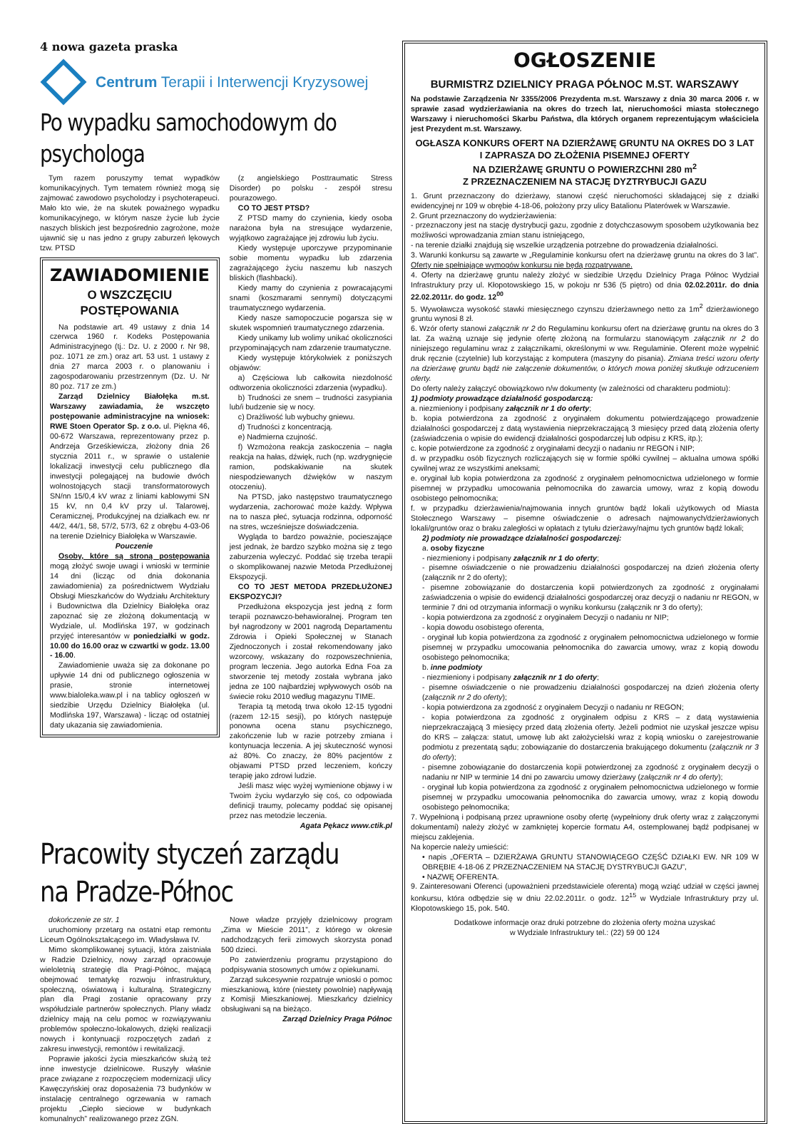4 nowa gazeta praska
Centrum Terapii i Interwencji Kryzysowej
Po wypadku samochodowym do psychologa
Tym razem poruszymy temat wypadków komunikacyjnych. Tym tematem również mogą się zajmować zawodowo psycholodzy i psychoterapeuci. Mało kto wie, że na skutek poważnego wypadku komunikacyjnego, w którym nasze życie lub życie naszych bliskich jest bezpośrednio zagrożone, może ujawnić się u nas jedno z grupy zaburzeń lękowych tzw. PTSD
ZAWIADOMIENIE
O WSZCZĘCIU POSTĘPOWANIA
Na podstawie art. 49 ustawy z dnia 14 czerwca 1960 r. Kodeks Postępowania Administracyjnego (tj.: Dz. U. z 2000 r. Nr 98, poz. 1071 ze zm.) oraz art. 53 ust. 1 ustawy z dnia 27 marca 2003 r. o planowaniu i zagospodarowaniu przestrzennym (Dz. U. Nr 80 poz. 717 ze zm.)
Zarząd Dzielnicy Białołęka m.st. Warszawy zawiadamia, że wszczęto postępowanie administracyjne na wniosek: RWE Stoen Operator Sp. z o.o. ul. Piękna 46, 00-672 Warszawa, reprezentowany przez p. Andrzeja Grześkiewicza, złożony dnia 26 stycznia 2011 r., w sprawie o ustalenie lokalizacji inwestycji celu publicznego dla inwestycji polegającej na budowie dwóch wolnostojących stacji transformatorowych SN/nn 15/0,4 kV wraz z liniami kablowymi SN 15 kV, nn 0,4 kV przy ul. Talarowej, Ceramicznej, Produkcyjnej na działkach ew. nr 44/2, 44/1, 58, 57/2, 57/3, 62 z obrębu 4-03-06 na terenie Dzielnicy Białołęka w Warszawie.
Pouczenie
Osoby, które są stroną postępowania mogą złożyć swoje uwagi i wnioski w terminie 14 dni (licząc od dnia dokonania zawiadomienia) za pośrednictwem Wydziału Obsługi Mieszkańców do Wydziału Architektury i Budownictwa dla Dzielnicy Białołęka oraz zapoznać się ze złożoną dokumentacją w Wydziale, ul. Modlińska 197, w godzinach przyjęć interesantów w poniedziałki w godz. 10.00 do 16.00 oraz w czwartki w godz. 13.00 - 16.00.
Zawiadomienie uważa się za dokonane po upływie 14 dni od publicznego ogłoszenia w prasie, stronie internetowej www.bialoleka.waw.pl i na tablicy ogłoszeń w siedzibie Urzędu Dzielnicy Białołęka (ul. Modlińska 197, Warszawa) - licząc od ostatniej daty ukazania się zawiadomienia.
(z angielskiego Posttraumatic Stress Disorder) po polsku - zespół stresu pourazowego.
CO TO JEST PTSD?
Z PTSD mamy do czynienia, kiedy osoba narażona była na stresujące wydarzenie, wyjątkowo zagrażające jej zdrowiu lub życiu.
Kiedy występuje uporczywe przypominanie sobie momentu wypadku lub zdarzenia zagrażającego życiu naszemu lub naszych bliskich (flashbacki).
Kiedy mamy do czynienia z powracającymi snami (koszmarami sennymi) dotyczącymi traumatycznego wydarzenia.
Kiedy nasze samopoczucie pogarsza się w skutek wspomnień traumatycznego zdarzenia.
Kiedy unikamy lub wolimy unikać okoliczności przypominających nam zdarzenie traumatyczne.
Kiedy występuje którykolwiek z poniższych objawów:
a) Częściowa lub całkowita niezdolność odtworzenia okoliczności zdarzenia (wypadku).
b) Trudności ze snem – trudności zasypiania lub/i budzenie się w nocy.
c) Drażliwość lub wybuchy gniewu.
d) Trudności z koncentracją.
e) Nadmierna czujność.
f) Wzmożona reakcja zaskoczenia – nagła reakcja na hałas, dźwięk, ruch (np. wzdrygnięcie ramion, podskakiwanie na skutek niespodziewanych dźwięków w naszym otoczeniu).
Na PTSD, jako następstwo traumatycznego wydarzenia, zachorować może każdy. Wpływa na to nasza płeć, sytuacja rodzinna, odporność na stres, wcześniejsze doświadczenia.
Wygląda to bardzo poważnie, pocieszające jest jednak, że bardzo szybko można się z tego zaburzenia wyleczyć. Poddać się trzeba terapii o skomplikowanej nazwie Metoda Przedłużonej Ekspozycji.
CO TO JEST METODA PRZEDŁUŻONEJ EKSPOZYCJI?
Przedłużona ekspozycja jest jedną z form terapii poznawczo-behawioralnej. Program ten był nagrodzony w 2001 nagrodą Departamentu Zdrowia i Opieki Społecznej w Stanach Zjednoczonych i został rekomendowany jako wzorcowy, wskazany do rozpowszechnienia, program leczenia. Jego autorka Edna Foa za stworzenie tej metody została wybrana jako jedna ze 100 najbardziej wpływowych osób na świecie roku 2010 według magazynu TIME.
Terapia tą metodą trwa około 12-15 tygodni (razem 12-15 sesji), po których następuje ponowna ocena stanu psychicznego, zakończenie lub w razie potrzeby zmiana i kontynuacja leczenia. A jej skuteczność wynosi aż 80%. Co znaczy, że 80% pacjentów z objawami PTSD przed leczeniem, kończy terapię jako zdrowi ludzie.
Jeśli masz więc wyżej wymienione objawy i w Twoim życiu wydarzyło się coś, co odpowiada definicji traumy, polecamy poddać się opisanej przez nas metodzie leczenia.
Agata Pękacz www.ctik.pl
Pracowity styczeń zarządu na Pradze-Północ
dokończenie ze str. 1
uruchomiony przetarg na ostatni etap remontu Liceum Ogólnokształcącego im. Władysława IV.
Mimo skomplikowanej sytuacji, która zaistniała w Radzie Dzielnicy, nowy zarząd opracowuje wieloletnią strategię dla Pragi-Północ, mającą obejmować tematykę rozwoju infrastruktury, społeczną, oświatową i kulturalną. Strategiczny plan dla Pragi zostanie opracowany przy współudziale partnerów społecznych. Plany władz dzielnicy mają na celu pomoc w rozwiązywaniu problemów społeczno-lokalowych, dzięki realizacji nowych i kontynuacji rozpoczętych zadań z zakresu inwestycji, remontów i rewitalizacji.
Poprawie jakości życia mieszkańców służą też inne inwestycje dzielnicowe. Ruszyły właśnie prace związane z rozpoczęciem modernizacji ulicy Kawęczyńskiej oraz doposażenia 73 budynków w instalację centralnego ogrzewania w ramach projektu „Ciepło sieciowe w budynkach komunalnych” realizowanego przez ZGN.
Nowe władze przyjęły dzielnicowy program „Zima w Mieście 2011”, z którego w okresie nadchodzących ferii zimowych skorzysta ponad 500 dzieci.
Po zatwierdzeniu programu przystąpiono do podpisywania stosownych umów z opiekunami.
Zarząd sukcesywnie rozpatruje wnioski o pomoc mieszkaniową, które (niestety powolnie) napływają z Komisji Mieszkaniowej. Mieszkańcy dzielnicy obsługiwani są na bieżąco.
Zarząd Dzielnicy Praga Północ
OGŁOSZENIE
BURMISTRZ DZIELNICY PRAGA PÓŁNOC M.ST. WARSZAWY
Na podstawie Zarządzenia Nr 3355/2006 Prezydenta m.st. Warszawy z dnia 30 marca 2006 r. w sprawie zasad wydzierżawiania na okres do trzech lat, nieruchomości miasta stołecznego Warszawy i nieruchomości Skarbu Państwa, dla których organem reprezentującym właściciela jest Prezydent m.st. Warszawy.
OGŁASZA KONKURS OFERT NA DZIERŻAWĘ GRUNTU NA OKRES DO 3 LAT
I ZAPRASZA DO ZŁOŻENIA PISEMNEJ OFERTY
NA DZIERŻAWĘ GRUNTU O POWIERZCHNI 280 m<sup>2</sup>
Z PRZEZNACZENIEM NA STACJĘ DYZTRYBUCJI GAZU
1. Grunt przeznaczony do dzierżawy, stanowi część nieruchomości składającej się z działki ewidencyjnej nr 109 w obrębie 4-18-06, położony przy ulicy Batalionu Platerówek w Warszawie.
2. Grunt przeznaczony do wydzierżawienia:
- przeznaczony jest na stację dystrybucji gazu, zgodnie z dotychczasowym sposobem użytkowania bez możliwości wprowadzania zmian stanu istniejącego,
- na terenie działki znajdują się wszelkie urządzenia potrzebne do prowadzenia działalności.
3. Warunki konkursu są zawarte w „Regulaminie konkursu ofert na dzierżawę gruntu na okres do 3 lat”. Oferty nie spełniające wymogów konkursu nie będą rozpatrywane.
4. Oferty na dzierżawę gruntu należy złożyć w siedzibie Urzędu Dzielnicy Praga Północ Wydział Infrastruktury przy ul. Kłopotowskiego 15, w pokoju nr 536 (5 piętro) od dnia 02.02.2011r. do dnia 22.02.2011r. do godz. 12<sup>00</sup>
5. Wywoławcza wysokość stawki miesięcznego czynszu dzierżawnego netto za 1m<sup>2</sup> dzierżawionego gruntu wynosi 8 zł.
6. Wzór oferty stanowi załącznik nr 2 do Regulaminu konkursu ofert na dzierżawę gruntu na okres do 3 lat. Za ważną uznaje się jedynie ofertę złożoną na formularzu stanowiącym załącznik nr 2 do niniejszego regulaminu wraz z załącznikami, określonymi w ww. Regulaminie. Oferent może wypełnić druk ręcznie (czytelnie) lub korzystając z komputera (maszyny do pisania). Zmiana treści wzoru oferty na dzierżawę gruntu bądź nie załączenie dokumentów, o których mowa poniżej skutkuje odrzuceniem oferty.
Do oferty należy załączyć obowiązkowo n/w dokumenty (w zależności od charakteru podmiotu):
1) podmioty prowadzące działalność gospodarczą:
a. niezmieniony i podpisany załącznik nr 1 do oferty;
b. kopia potwierdzona za zgodność z oryginałem dokumentu potwierdzającego prowadzenie działalności gospodarczej z datą wystawienia nieprzekraczającą 3 miesięcy przed datą złożenia oferty (zaświadczenia o wpisie do ewidencji działalności gospodarczej lub odpisu z KRS, itp.);
c. kopie potwierdzone za zgodność z oryginałami decyzji o nadaniu nr REGON i NIP;
d. w przypadku osób fizycznych rozliczających się w formie spółki cywilnej – aktualna umowa spółki cywilnej wraz ze wszystkimi aneksami;
e. oryginał lub kopia potwierdzona za zgodność z oryginałem pełnomocnictwa udzielonego w formie pisemnej w przypadku umocowania pełnomocnika do zawarcia umowy, wraz z kopią dowodu osobistego pełnomocnika;
f. w przypadku dzierżawienia/najmowania innych gruntów bądź lokali użytkowych od Miasta Stołecznego Warszawy – pisemne oświadczenie o adresach najmowanych/dzierżawionych lokali/gruntów oraz o braku zaległości w opłatach z tytułu dzierżawy/najmu tych gruntów bądź lokali;
2) podmioty nie prowadzące działalności gospodarczej:
a. osoby fizyczne
- niezmieniony i podpisany załącznik nr 1 do oferty;
- pisemne oświadczenie o nie prowadzeniu działalności gospodarczej na dzień złożenia oferty (załącznik nr 2 do oferty);
- pisemne zobowiązanie do dostarczenia kopii potwierdzonych za zgodność z oryginałami zaświadczenia o wpisie do ewidencji działalności gospodarczej oraz decyzji o nadaniu nr REGON, w terminie 7 dni od otrzymania informacji o wyniku konkursu (załącznik nr 3 do oferty);
- kopia potwierdzona za zgodność z oryginałem Decyzji o nadaniu nr NIP;
- kopia dowodu osobistego oferenta,
- oryginał lub kopia potwierdzona za zgodność z oryginałem pełnomocnictwa udzielonego w formie pisemnej w przypadku umocowania pełnomocnika do zawarcia umowy, wraz z kopią dowodu osobistego pełnomocnika;
b. inne podmioty
- niezmieniony i podpisany załącznik nr 1 do oferty;
- pisemne oświadczenie o nie prowadzeniu działalności gospodarczej na dzień złożenia oferty (załącznik nr 2 do oferty);
- kopia potwierdzona za zgodność z oryginałem Decyzji o nadaniu nr REGON;
- kopia potwierdzona za zgodność z oryginałem odpisu z KRS – z datą wystawienia nieprzekraczającą 3 miesięcy przed datą złożenia oferty. Jeżeli podmiot nie uzyskał jeszcze wpisu do KRS – załącza: statut, umowę lub akt założycielski wraz z kopią wniosku o zarejestrowanie podmiotu z prezentatą sądu; zobowiązanie do dostarczenia brakującego dokumentu (załącznik nr 3 do oferty);
- pisemne zobowiązanie do dostarczenia kopii potwierdzonej za zgodność z oryginałem decyzji o nadaniu nr NIP w terminie 14 dni po zawarciu umowy dzierżawy (załącznik nr 4 do oferty);
- oryginał lub kopia potwierdzona za zgodność z oryginałem pełnomocnictwa udzielonego w formie pisemnej w przypadku umocowania pełnomocnika do zawarcia umowy, wraz z kopią dowodu osobistego pełnomocnika;
7. Wypełnioną i podpisaną przez uprawnione osoby ofertę (wypełniony druk oferty wraz z załączonymi dokumentami) należy złożyć w zamkniętej kopercie formatu A4, ostemplowanej bądź podpisanej w miejscu zaklejenia.
Na kopercie należy umieścić:
• napis „OFERTA – DZIERŻAWA GRUNTU STANOWIĄCEGO CZĘŚĆ DZIAŁKI EW. NR 109 W OBRĘBIE 4-18-06 Z PRZEZNACZENIEM NA STACJĘ DYSTRYBUCJI GAZU”,
• NAZWĘ OFERENTA.
9. Zainteresowani Oferenci (upoważnieni przedstawiciele oferenta) mogą wziąć udział w części jawnej konkursu, która odbędzie się w dniu 22.02.2011r. o godz. 12<sup>15</sup> w Wydziale Infrastruktury przy ul. Kłopotowskiego 15, pok. 540.
Dodatkowe informacje oraz druki potrzebne do złożenia oferty można uzyskać
w Wydziale Infrastruktury tel.: (22) 59 00 124